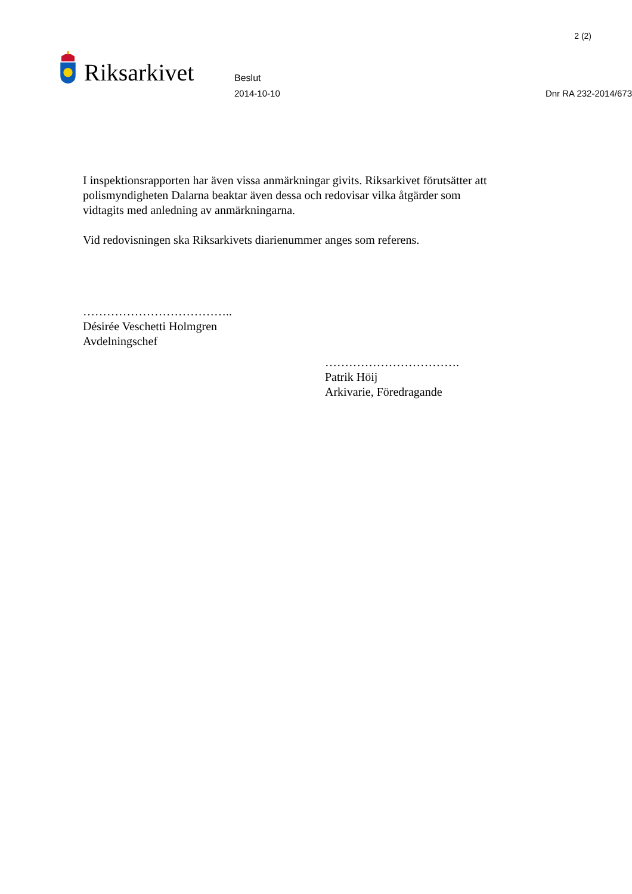2 (2)
Riksarkivet
Beslut
2014-10-10 Dnr RA 232-2014/673
I inspektionsrapporten har även vissa anmärkningar givits. Riksarkivet förutsätter att polismyndigheten Dalarna beaktar även dessa och redovisar vilka åtgärder som vidtagits med anledning av anmärkningarna.
Vid redovisningen ska Riksarkivets diarienummer anges som referens.
………………………………..
Désirée Veschetti Holmgren
Avdelningschef
…………………………….
Patrik Höij
Arkivarie, Föredragande